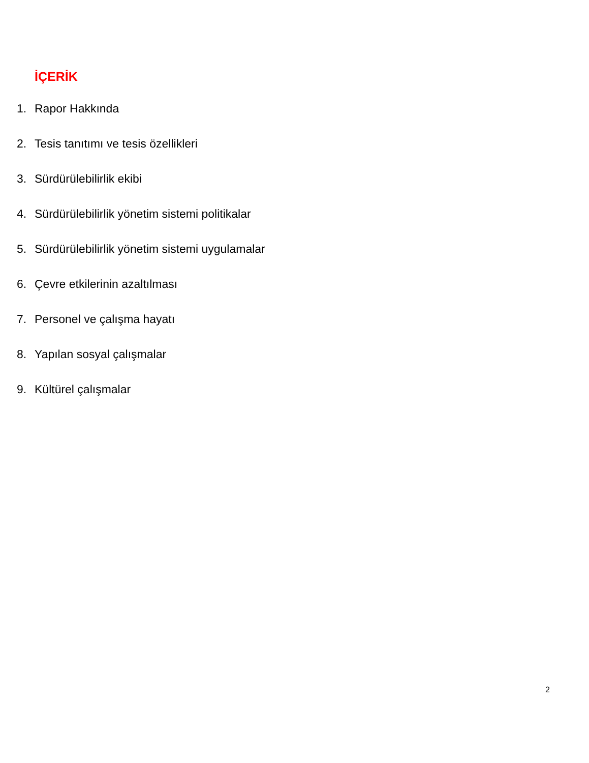İÇERİK
1. Rapor Hakkında
2. Tesis tanıtımı ve tesis özellikleri
3. Sürdürülebilirlik ekibi
4. Sürdürülebilirlik yönetim sistemi politikalar
5. Sürdürülebilirlik yönetim sistemi uygulamalar
6. Çevre etkilerinin azaltılması
7. Personel ve çalışma hayatı
8. Yapılan sosyal çalışmalar
9. Kültürel çalışmalar
2